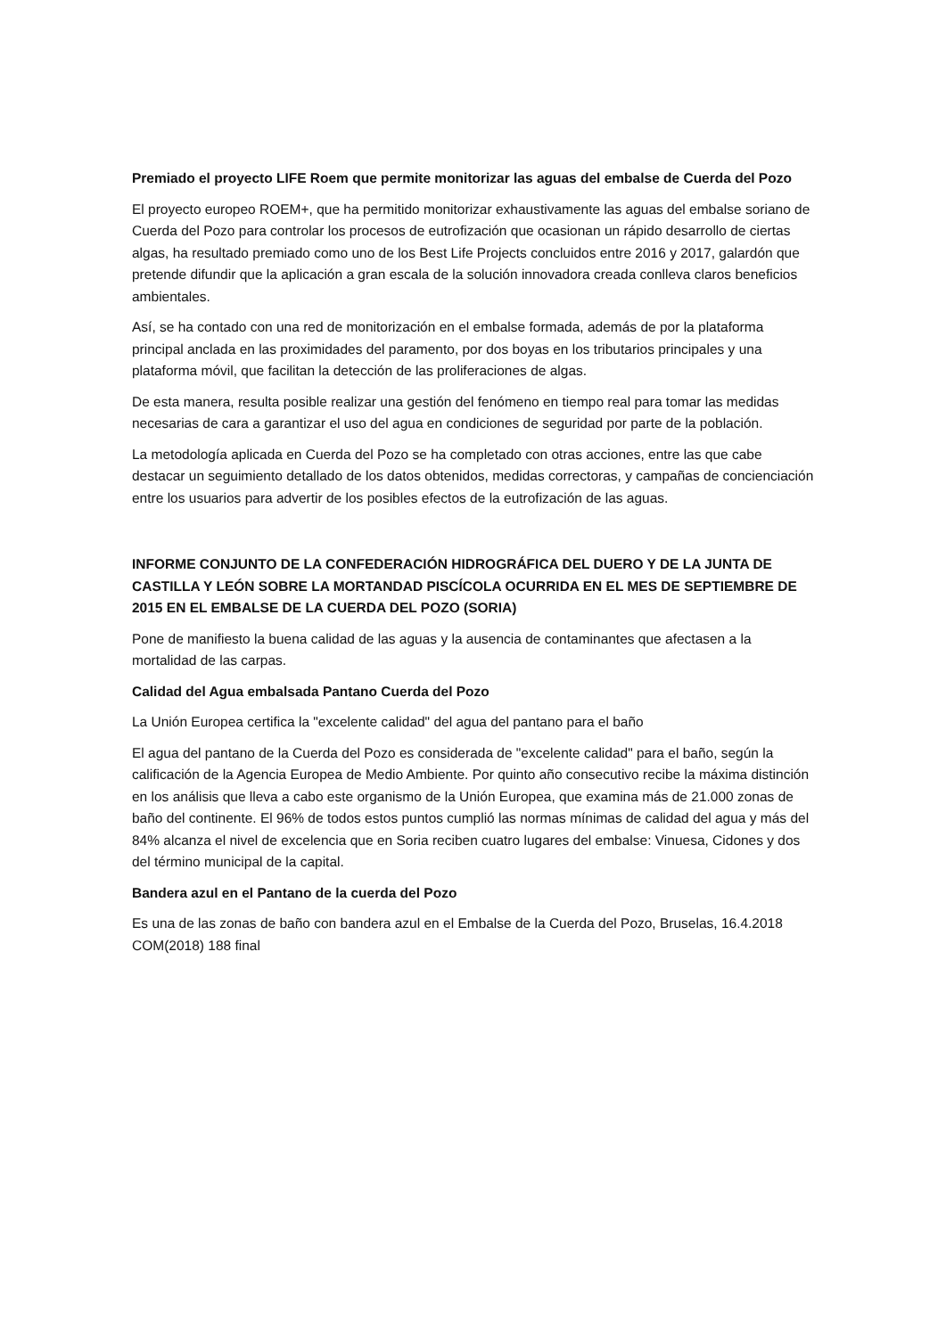Premiado el proyecto LIFE Roem que permite monitorizar las aguas del embalse de Cuerda del Pozo
El proyecto europeo ROEM+, que ha permitido monitorizar exhaustivamente las aguas del embalse soriano de Cuerda del Pozo para controlar los procesos de eutrofización que ocasionan un rápido desarrollo de ciertas algas, ha resultado premiado como uno de los Best Life Projects concluidos entre 2016 y 2017, galardón que pretende difundir que la aplicación a gran escala de la solución innovadora creada conlleva claros beneficios ambientales.
Así, se ha contado con una red de monitorización en el embalse formada, además de por la plataforma principal anclada en las proximidades del paramento, por dos boyas en los tributarios principales y una plataforma móvil, que facilitan la detección de las proliferaciones de algas.
De esta manera, resulta posible realizar una gestión del fenómeno en tiempo real para tomar las medidas necesarias de cara a garantizar el uso del agua en condiciones de seguridad por parte de la población.
La metodología aplicada en Cuerda del Pozo se ha completado con otras acciones, entre las que cabe destacar un seguimiento detallado de los datos obtenidos, medidas correctoras, y campañas de concienciación entre los usuarios para advertir de los posibles efectos de la eutrofización de las aguas.
INFORME CONJUNTO DE LA CONFEDERACIÓN HIDROGRÁFICA DEL DUERO Y DE LA JUNTA DE CASTILLA Y LEÓN SOBRE LA MORTANDAD PISCÍCOLA OCURRIDA EN EL MES DE SEPTIEMBRE DE 2015 EN EL EMBALSE DE LA CUERDA DEL POZO (SORIA)
Pone de manifiesto la buena calidad de las aguas y la ausencia de contaminantes que afectasen a la mortalidad de las carpas.
Calidad del Agua embalsada Pantano Cuerda del Pozo
La Unión Europea certifica la "excelente calidad" del agua del pantano para el baño
El agua del pantano de la Cuerda del Pozo es considerada de "excelente calidad" para el baño, según la calificación de la Agencia Europea de Medio Ambiente. Por quinto año consecutivo recibe la máxima distinción en los análisis que lleva a cabo este organismo de la Unión Europea, que examina más de 21.000 zonas de baño del continente. El 96% de todos estos puntos cumplió las normas mínimas de calidad del agua y más del 84% alcanza el nivel de excelencia que en Soria reciben cuatro lugares del embalse: Vinuesa, Cidones y dos del término municipal de la capital.
Bandera azul en el Pantano de la cuerda del Pozo
Es una de las zonas de baño con bandera azul en el Embalse de la Cuerda del Pozo, Bruselas, 16.4.2018 COM(2018) 188 final